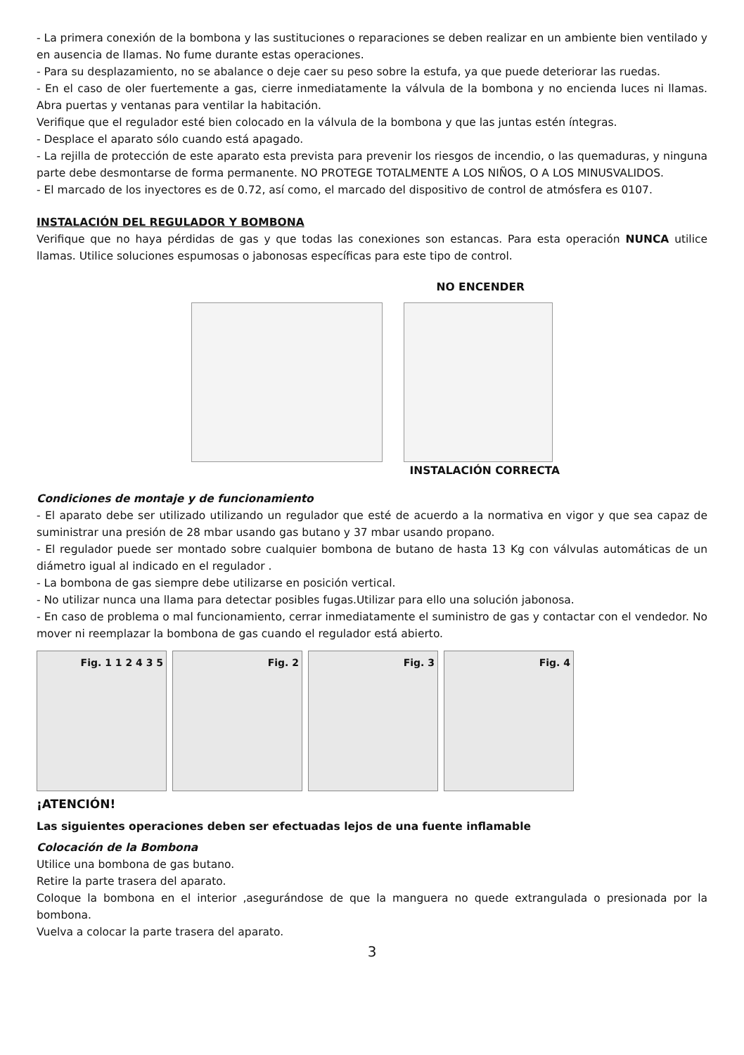- La primera conexión de la bombona y las sustituciones o reparaciones se deben realizar en un ambiente bien ventilado y en ausencia de llamas. No fume durante estas operaciones.
- Para su desplazamiento, no se abalance o deje caer su peso sobre la estufa, ya que puede deteriorar las ruedas.
- En el caso de oler fuertemente a gas, cierre inmediatamente la válvula de la bombona y no encienda luces ni llamas. Abra puertas y ventanas para ventilar la habitación.
Verifique que el regulador esté bien colocado en la válvula de la bombona y que las juntas estén íntegras.
- Desplace el aparato sólo cuando está apagado.
- La rejilla de protección de este aparato esta prevista para prevenir los riesgos de incendio, o las quemaduras, y ninguna parte debe desmontarse de forma permanente. NO PROTEGE TOTALMENTE A LOS NIÑOS, O A LOS MINUSVALIDOS.
- El marcado de los inyectores es de 0.72, así como, el marcado del dispositivo de control de atmósfera es 0107.
INSTALACIÓN DEL REGULADOR Y BOMBONA
Verifique que no haya pérdidas de gas y que todas las conexiones son estancas. Para esta operación NUNCA utilice llamas. Utilice soluciones espumosas o jabonosas específicas para este tipo de control.
NO ENCENDER
INSTALACIÓN CORRECTA
Condiciones de montaje y de funcionamiento
- El aparato debe ser utilizado utilizando un regulador que esté de acuerdo a la normativa en vigor y que sea capaz de suministrar una presión de 28 mbar usando gas butano y 37 mbar usando propano.
- El regulador puede ser montado sobre cualquier bombona de butano de hasta 13 Kg con válvulas automáticas de un diámetro igual al indicado en el regulador .
- La bombona de gas siempre debe utilizarse en posición vertical.
- No utilizar nunca una llama para detectar posibles fugas.Utilizar para ello una solución jabonosa.
- En caso de problema o mal funcionamiento, cerrar inmediatamente el suministro de gas y contactar con el vendedor. No mover ni reemplazar la bombona de gas cuando el regulador está abierto.
Fig. 1 1 2 4 3 5 Fig. 2 Fig. 3 Fig. 4
¡ATENCIÓN!
Las siguientes operaciones deben ser efectuadas lejos de una fuente inflamable
Colocación de la Bombona
Utilice una bombona de gas butano.
Retire la parte trasera del aparato.
Coloque la bombona en el interior ,asegurándose de que la manguera no quede extrangulada o presionada por la bombona.
Vuelva a colocar la parte trasera del aparato.
3